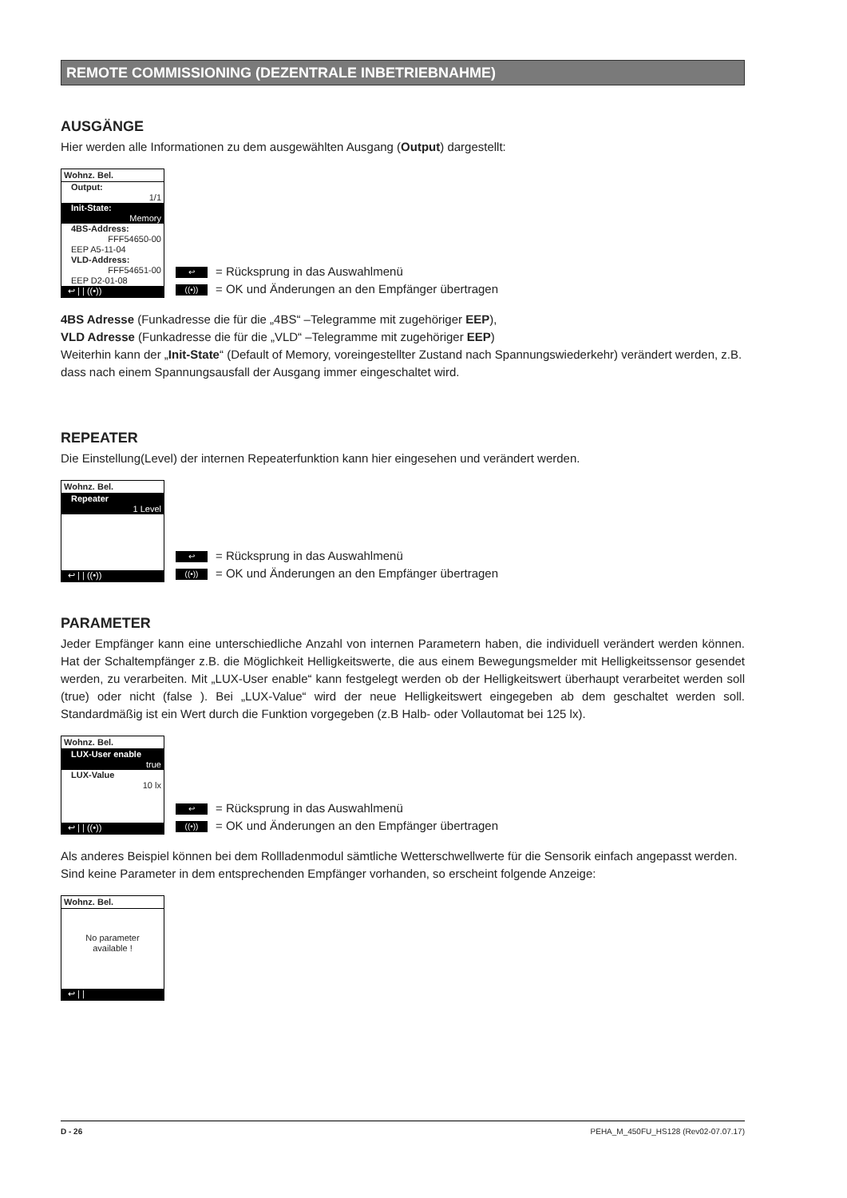REMOTE COMMISSIONING (DEZENTRALE INBETRIEBNAHME)
AUSGÄNGE
Hier werden alle Informationen zu dem ausgewählten Ausgang (Output) dargestellt:
Wohnz. Bel.
Output:
1/1
Init-State:
Memory
4BS-Address:
FFF54650-00
EEP A5-11-04
VLD-Address:
FFF54651-00
EEP D2-01-08
↩ | | ((•))
↩ = Rücksprung in das Auswahlmenü
((•)) = OK und Änderungen an den Empfänger übertragen
4BS Adresse (Funkadresse die für die „4BS“ –Telegramme mit zugehöriger EEP),
VLD Adresse (Funkadresse die für die „VLD“ –Telegramme mit zugehöriger EEP)
Weiterhin kann der „Init-State“ (Default of Memory, voreingestellter Zustand nach Spannungswiederkehr) verändert werden, z.B. dass nach einem Spannungsausfall der Ausgang immer eingeschaltet wird.
REPEATER
Die Einstellung(Level) der internen Repeaterfunktion kann hier eingesehen und verändert werden.
Wohnz. Bel.
Repeater
1 Level
↩ | | ((•))
↩ = Rücksprung in das Auswahlmenü
((•)) = OK und Änderungen an den Empfänger übertragen
PARAMETER
Jeder Empfänger kann eine unterschiedliche Anzahl von internen Parametern haben, die individuell verändert werden können. Hat der Schaltempfänger z.B. die Möglichkeit Helligkeitswerte, die aus einem Bewegungsmelder mit Helligkeitssensor gesendet werden, zu verarbeiten. Mit „LUX-User enable“ kann festgelegt werden ob der Helligkeitswert überhaupt verarbeitet werden soll (true) oder nicht (false ). Bei „LUX-Value“ wird der neue Helligkeitswert eingegeben ab dem geschaltet werden soll. Standardmäßig ist ein Wert durch die Funktion vorgegeben (z.B Halb- oder Vollautomat bei 125 lx).
Wohnz. Bel.
LUX-User enable
true
LUX-Value
10 lx
↩ | | ((•))
↩ = Rücksprung in das Auswahlmenü
((•)) = OK und Änderungen an den Empfänger übertragen
Als anderes Beispiel können bei dem Rollladenmodul sämtliche Wetterschwellwerte für die Sensorik einfach angepasst werden. Sind keine Parameter in dem entsprechenden Empfänger vorhanden, so erscheint folgende Anzeige:
Wohnz. Bel.
No parameter
available !
↩ | |
D - 26 PEHA_M_450FU_HS128 (Rev02-07.07.17)